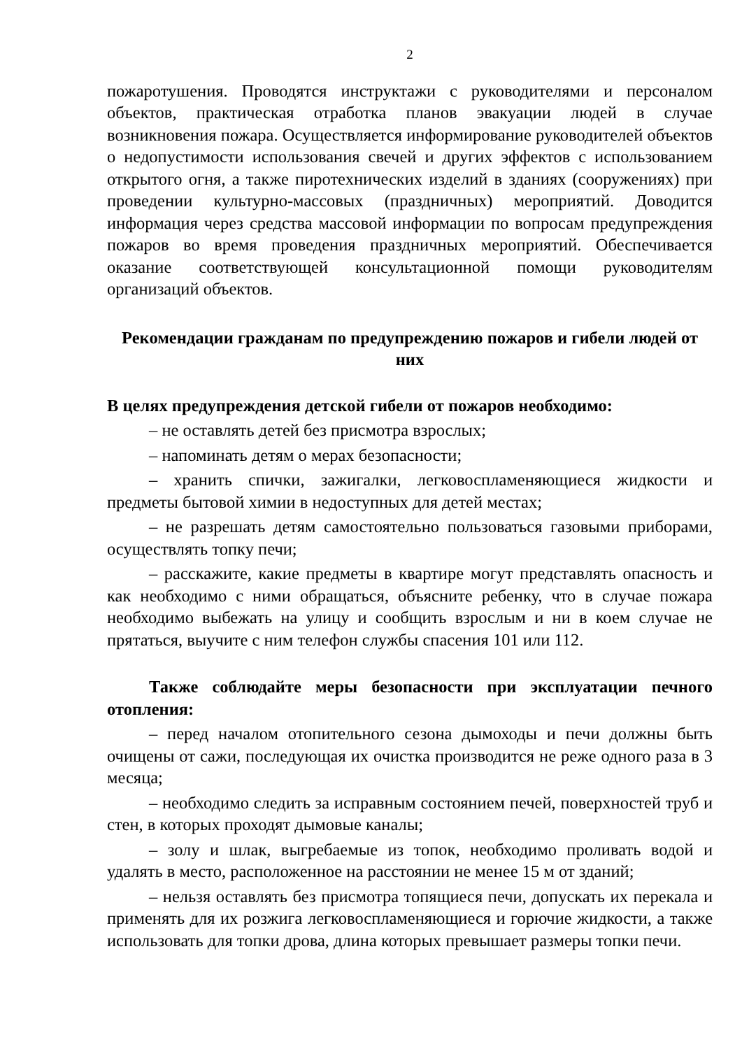2
пожаротушения. Проводятся инструктажи с руководителями и персоналом объектов, практическая отработка планов эвакуации людей в случае возникновения пожара. Осуществляется информирование руководителей объектов о недопустимости использования свечей и других эффектов с использованием открытого огня, а также пиротехнических изделий в зданиях (сооружениях) при проведении культурно-массовых (праздничных) мероприятий. Доводится информация через средства массовой информации по вопросам предупреждения пожаров во время проведения праздничных мероприятий. Обеспечивается оказание соответствующей консультационной помощи руководителям организаций объектов.
Рекомендации гражданам по предупреждению пожаров и гибели людей от них
В целях предупреждения детской гибели от пожаров необходимо:
– не оставлять детей без присмотра взрослых;
– напоминать детям о мерах безопасности;
– хранить спички, зажигалки, легковоспламеняющиеся жидкости и предметы бытовой химии в недоступных для детей местах;
– не разрешать детям самостоятельно пользоваться газовыми приборами, осуществлять топку печи;
– расскажите, какие предметы в квартире могут представлять опасность и как необходимо с ними обращаться, объясните ребенку, что в случае пожара необходимо выбежать на улицу и сообщить взрослым и ни в коем случае не прятаться, выучите с ним телефон службы спасения 101 или 112.
Также соблюдайте меры безопасности при эксплуатации печного отопления:
– перед началом отопительного сезона дымоходы и печи должны быть очищены от сажи, последующая их очистка производится не реже одного раза в 3 месяца;
– необходимо следить за исправным состоянием печей, поверхностей труб и стен, в которых проходят дымовые каналы;
– золу и шлак, выгребаемые из топок, необходимо проливать водой и удалять в место, расположенное на расстоянии не менее 15 м от зданий;
– нельзя оставлять без присмотра топящиеся печи, допускать их перекала и применять для их розжига легковоспламеняющиеся и горючие жидкости, а также использовать для топки дрова, длина которых превышает размеры топки печи.